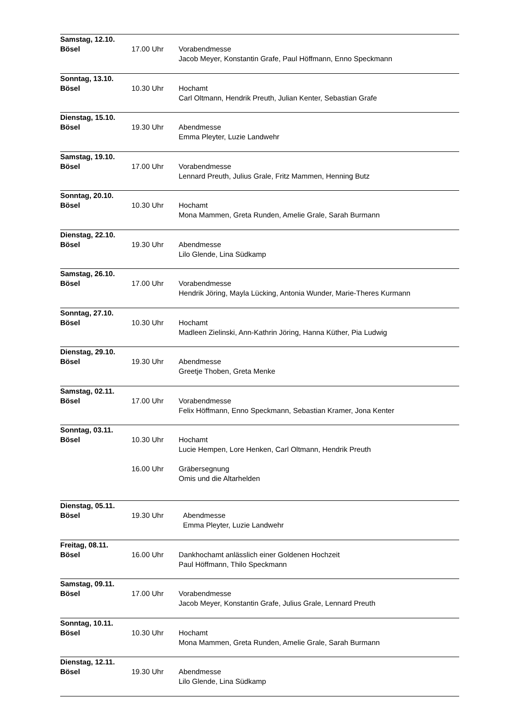Samstag, 12.10.
Bösel
17.00 Uhr
Vorabendmesse
Jacob Meyer, Konstantin Grafe, Paul Höffmann, Enno Speckmann
Sonntag, 13.10.
Bösel
10.30 Uhr
Hochamt
Carl Oltmann, Hendrik Preuth, Julian Kenter, Sebastian Grafe
Dienstag, 15.10.
Bösel
19.30 Uhr
Abendmesse
Emma Pleyter, Luzie Landwehr
Samstag, 19.10.
Bösel
17.00 Uhr
Vorabendmesse
Lennard Preuth, Julius Grale, Fritz Mammen, Henning Butz
Sonntag, 20.10.
Bösel
10.30 Uhr
Hochamt
Mona Mammen, Greta Runden, Amelie Grale, Sarah Burmann
Dienstag, 22.10.
Bösel
19.30 Uhr
Abendmesse
Lilo Glende, Lina Südkamp
Samstag, 26.10.
Bösel
17.00 Uhr
Vorabendmesse
Hendrik Jöring, Mayla Lücking, Antonia Wunder, Marie-Theres Kurmann
Sonntag, 27.10.
Bösel
10.30 Uhr
Hochamt
Madleen Zielinski, Ann-Kathrin Jöring, Hanna Küther, Pia Ludwig
Dienstag, 29.10.
Bösel
19.30 Uhr
Abendmesse
Greetje Thoben, Greta Menke
Samstag, 02.11.
Bösel
17.00 Uhr
Vorabendmesse
Felix Höffmann, Enno Speckmann, Sebastian Kramer, Jona Kenter
Sonntag, 03.11.
Bösel
10.30 Uhr
16.00 Uhr
Hochamt
Lucie Hempen, Lore Henken, Carl Oltmann, Hendrik Preuth
Gräbersegnung
Omis und die Altarhelden
Dienstag, 05.11.
Bösel
19.30 Uhr
Abendmesse
Emma Pleyter, Luzie Landwehr
Freitag, 08.11.
Bösel
16.00 Uhr
Dankhochamt anlässlich einer Goldenen Hochzeit
Paul Höffmann, Thilo Speckmann
Samstag, 09.11.
Bösel
17.00 Uhr
Vorabendmesse
Jacob Meyer, Konstantin Grafe, Julius Grale, Lennard Preuth
Sonntag, 10.11.
Bösel
10.30 Uhr
Hochamt
Mona Mammen, Greta Runden, Amelie Grale, Sarah Burmann
Dienstag, 12.11.
Bösel
19.30 Uhr
Abendmesse
Lilo Glende, Lina Südkamp